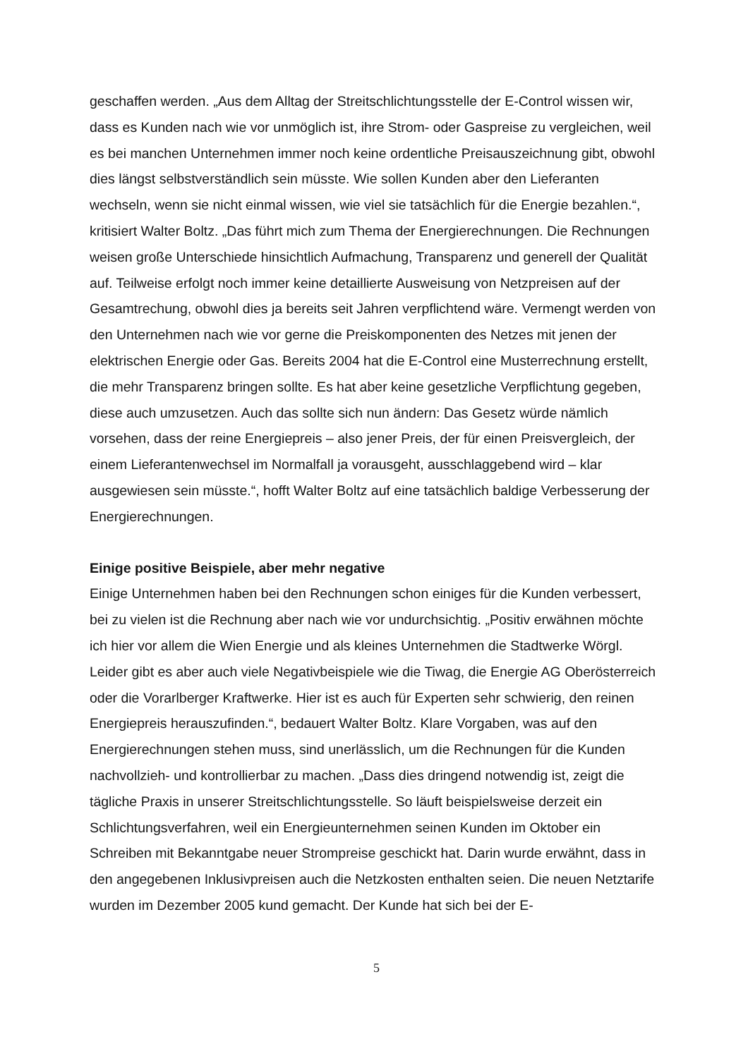geschaffen werden. „Aus dem Alltag der Streitschlichtungsstelle der E-Control wissen wir, dass es Kunden nach wie vor unmöglich ist, ihre Strom- oder Gaspreise zu vergleichen, weil es bei manchen Unternehmen immer noch keine ordentliche Preisauszeichnung gibt, obwohl dies längst selbstverständlich sein müsste. Wie sollen Kunden aber den Lieferanten wechseln, wenn sie nicht einmal wissen, wie viel sie tatsächlich für die Energie bezahlen.“, kritisiert Walter Boltz. „Das führt mich zum Thema der Energierechnungen. Die Rechnungen weisen große Unterschiede hinsichtlich Aufmachung, Transparenz und generell der Qualität auf. Teilweise erfolgt noch immer keine detaillierte Ausweisung von Netzpreisen auf der Gesamtrechung, obwohl dies ja bereits seit Jahren verpflichtend wäre. Vermengt werden von den Unternehmen nach wie vor gerne die Preiskomponenten des Netzes mit jenen der elektrischen Energie oder Gas. Bereits 2004 hat die E-Control eine Musterrechnung erstellt, die mehr Transparenz bringen sollte. Es hat aber keine gesetzliche Verpflichtung gegeben, diese auch umzusetzen. Auch das sollte sich nun ändern: Das Gesetz würde nämlich vorsehen, dass der reine Energiepreis – also jener Preis, der für einen Preisvergleich, der einem Lieferantenwechsel im Normalfall ja vorausgeht, ausschlaggebend wird – klar ausgewiesen sein müsste.“, hofft Walter Boltz auf eine tatsächlich baldige Verbesserung der Energierechnungen.
Einige positive Beispiele, aber mehr negative
Einige Unternehmen haben bei den Rechnungen schon einiges für die Kunden verbessert, bei zu vielen ist die Rechnung aber nach wie vor undurchsichtig. „Positiv erwähnen möchte ich hier vor allem die Wien Energie und als kleines Unternehmen die Stadtwerke Wörgl. Leider gibt es aber auch viele Negativbeispiele wie die Tiwag, die Energie AG Oberösterreich oder die Vorarlberger Kraftwerke. Hier ist es auch für Experten sehr schwierig, den reinen Energiepreis herauszufinden.“, bedauert Walter Boltz. Klare Vorgaben, was auf den Energierechnungen stehen muss, sind unerlässlich, um die Rechnungen für die Kunden nachvollzieh- und kontrollierbar zu machen. „Dass dies dringend notwendig ist, zeigt die tägliche Praxis in unserer Streitschlichtungsstelle. So läuft beispielsweise derzeit ein Schlichtungsverfahren, weil ein Energieunternehmen seinen Kunden im Oktober ein Schreiben mit Bekanntgabe neuer Strompreise geschickt hat. Darin wurde erwähnt, dass in den angegebenen Inklusivpreisen auch die Netzkosten enthalten seien. Die neuen Netztarife wurden im Dezember 2005 kund gemacht. Der Kunde hat sich bei der E-
5